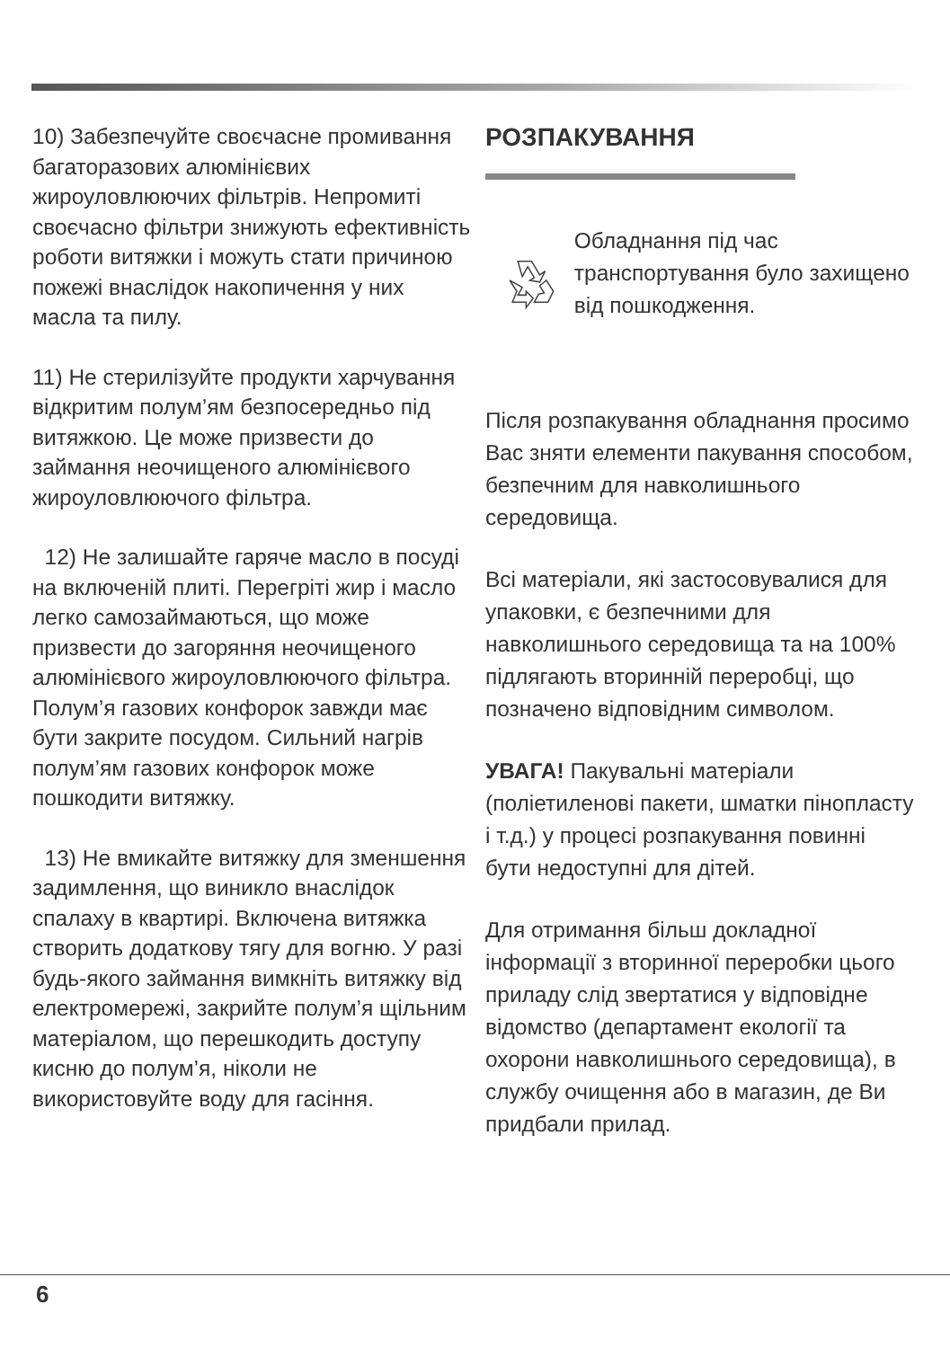10) Забезпечуйте своєчасне промивання багаторазових алюмінієвих жироуловлюючих фільтрів. Непромиті своєчасно фільтри знижують ефективність роботи витяжки і можуть стати причиною пожежі внаслідок накопичення у них масла та пилу.
11) Не стерилізуйте продукти харчування відкритим полум’ям безпосередньо під витяжкою. Це може призвести до займання неочищеного алюмінієвого жироуловлюючого фільтра.
12) Не залишайте гаряче масло в посуді на включеній плиті. Перегріті жир і масло легко самозаймаються, що може призвести до загоряння неочищеного алюмінієвого жироуловлюючого фільтра. Полум’я газових конфорок завжди має бути закрите посудом. Сильний нагрів полум’ям газових конфорок може пошкодити витяжку.
13) Не вмикайте витяжку для зменшення задимлення, що виникло внаслідок спалаху в квартирі. Включена витяжка створить додаткову тягу для вогню. У разі будь-якого займання вимкніть витяжку від електромережі, закрийте полум’я щільним матеріалом, що перешкодить доступу кисню до полум’я, ніколи не використовуйте воду для гасіння.
РОЗПАКУВАННЯ
Обладнання під час транспортування було захищено від пошкодження.
Після розпакування обладнання просимо Вас зняти елементи пакування способом, безпечним для навколишнього середовища.
Всі матеріали, які застосовувалися для упаковки, є безпечними для навколишнього середовища та на 100% підлягають вторинній переробці, що позначено відповідним символом.
УВАГА! Пакувальні матеріали (поліетиленові пакети, шматки пінопласту і т.д.) у процесі розпакування повинні бути недоступні для дітей.
Для отримання більш докладної інформації з вторинної переробки цього приладу слід звертатися у відповідне відомство (департамент екології та охорони навколишнього середовища), в службу очищення або в магазин, де Ви придбали прилад.
6